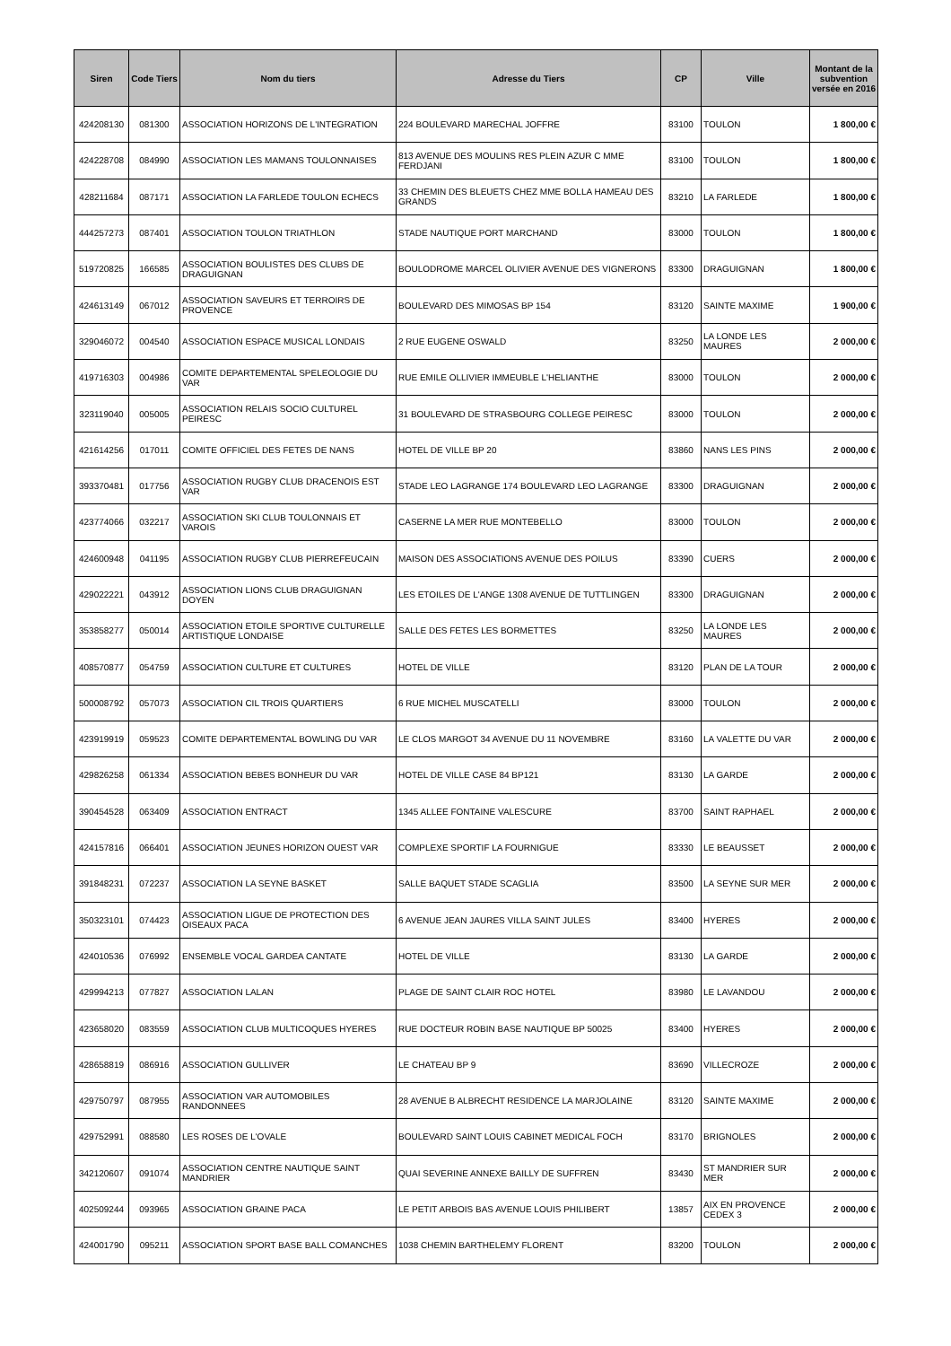| Siren | Code Tiers | Nom du tiers | Adresse du Tiers | CP | Ville | Montant de la subvention versée en 2016 |
| --- | --- | --- | --- | --- | --- | --- |
| 424208130 | 081300 | ASSOCIATION HORIZONS DE L'INTEGRATION | 224 BOULEVARD MARECHAL JOFFRE | 83100 | TOULON | 1 800,00 € |
| 424228708 | 084990 | ASSOCIATION LES MAMANS TOULONNAISES | 813 AVENUE DES MOULINS RES PLEIN AZUR C MME FERDJANI | 83100 | TOULON | 1 800,00 € |
| 428211684 | 087171 | ASSOCIATION LA FARLEDE TOULON ECHECS | 33 CHEMIN DES BLEUETS CHEZ MME BOLLA HAMEAU DES GRANDS | 83210 | LA FARLEDE | 1 800,00 € |
| 444257273 | 087401 | ASSOCIATION TOULON TRIATHLON | STADE NAUTIQUE PORT MARCHAND | 83000 | TOULON | 1 800,00 € |
| 519720825 | 166585 | ASSOCIATION BOULISTES DES CLUBS DE DRAGUIGNAN | BOULODROME MARCEL OLIVIER AVENUE DES VIGNERONS | 83300 | DRAGUIGNAN | 1 800,00 € |
| 424613149 | 067012 | ASSOCIATION SAVEURS ET TERROIRS DE PROVENCE | BOULEVARD DES MIMOSAS BP 154 | 83120 | SAINTE MAXIME | 1 900,00 € |
| 329046072 | 004540 | ASSOCIATION ESPACE MUSICAL LONDAIS | 2 RUE EUGENE OSWALD | 83250 | LA LONDE LES MAURES | 2 000,00 € |
| 419716303 | 004986 | COMITE DEPARTEMENTAL SPELEOLOGIE DU VAR | RUE EMILE OLLIVIER IMMEUBLE L'HELIANTHE | 83000 | TOULON | 2 000,00 € |
| 323119040 | 005005 | ASSOCIATION RELAIS SOCIO CULTUREL PEIRESC | 31 BOULEVARD DE STRASBOURG COLLEGE PEIRESC | 83000 | TOULON | 2 000,00 € |
| 421614256 | 017011 | COMITE OFFICIEL DES FETES DE NANS | HOTEL DE VILLE BP 20 | 83860 | NANS LES PINS | 2 000,00 € |
| 393370481 | 017756 | ASSOCIATION RUGBY CLUB DRACENOIS EST VAR | STADE LEO LAGRANGE 174 BOULEVARD LEO LAGRANGE | 83300 | DRAGUIGNAN | 2 000,00 € |
| 423774066 | 032217 | ASSOCIATION SKI CLUB TOULONNAIS ET VAROIS | CASERNE LA MER RUE MONTEBELLO | 83000 | TOULON | 2 000,00 € |
| 424600948 | 041195 | ASSOCIATION RUGBY CLUB PIERREFEUCAIN | MAISON DES ASSOCIATIONS AVENUE DES POILUS | 83390 | CUERS | 2 000,00 € |
| 429022221 | 043912 | ASSOCIATION LIONS CLUB DRAGUIGNAN DOYEN | LES ETOILES DE L'ANGE 1308 AVENUE DE TUTTLINGEN | 83300 | DRAGUIGNAN | 2 000,00 € |
| 353858277 | 050014 | ASSOCIATION ETOILE SPORTIVE CULTURELLE ARTISTIQUE LONDAISE | SALLE DES FETES LES BORMETTES | 83250 | LA LONDE LES MAURES | 2 000,00 € |
| 408570877 | 054759 | ASSOCIATION CULTURE ET CULTURES | HOTEL DE VILLE | 83120 | PLAN DE LA TOUR | 2 000,00 € |
| 500008792 | 057073 | ASSOCIATION CIL TROIS QUARTIERS | 6 RUE MICHEL MUSCATELLI | 83000 | TOULON | 2 000,00 € |
| 423919919 | 059523 | COMITE DEPARTEMENTAL BOWLING DU VAR | LE CLOS MARGOT 34 AVENUE DU 11 NOVEMBRE | 83160 | LA VALETTE DU VAR | 2 000,00 € |
| 429826258 | 061334 | ASSOCIATION BEBES BONHEUR DU VAR | HOTEL DE VILLE CASE 84 BP121 | 83130 | LA GARDE | 2 000,00 € |
| 390454528 | 063409 | ASSOCIATION ENTRACT | 1345 ALLEE FONTAINE VALESCURE | 83700 | SAINT RAPHAEL | 2 000,00 € |
| 424157816 | 066401 | ASSOCIATION JEUNES HORIZON OUEST VAR | COMPLEXE SPORTIF LA FOURNIGUE | 83330 | LE BEAUSSET | 2 000,00 € |
| 391848231 | 072237 | ASSOCIATION LA SEYNE BASKET | SALLE BAQUET STADE SCAGLIA | 83500 | LA SEYNE SUR MER | 2 000,00 € |
| 350323101 | 074423 | ASSOCIATION LIGUE DE PROTECTION DES OISEAUX PACA | 6 AVENUE JEAN JAURES VILLA SAINT JULES | 83400 | HYERES | 2 000,00 € |
| 424010536 | 076992 | ENSEMBLE VOCAL GARDEA CANTATE | HOTEL DE VILLE | 83130 | LA GARDE | 2 000,00 € |
| 429994213 | 077827 | ASSOCIATION LALAN | PLAGE DE SAINT CLAIR ROC HOTEL | 83980 | LE LAVANDOU | 2 000,00 € |
| 423658020 | 083559 | ASSOCIATION CLUB MULTICOQUES HYERES | RUE DOCTEUR ROBIN BASE NAUTIQUE BP 50025 | 83400 | HYERES | 2 000,00 € |
| 428658819 | 086916 | ASSOCIATION GULLIVER | LE CHATEAU BP 9 | 83690 | VILLECROZE | 2 000,00 € |
| 429750797 | 087955 | ASSOCIATION VAR AUTOMOBILES RANDONNEES | 28 AVENUE B ALBRECHT RESIDENCE LA MARJOLAINE | 83120 | SAINTE MAXIME | 2 000,00 € |
| 429752991 | 088580 | LES ROSES DE L'OVALE | BOULEVARD SAINT LOUIS CABINET MEDICAL FOCH | 83170 | BRIGNOLES | 2 000,00 € |
| 342120607 | 091074 | ASSOCIATION CENTRE NAUTIQUE SAINT MANDRIER | QUAI SEVERINE ANNEXE BAILLY DE SUFFREN | 83430 | ST MANDRIER SUR MER | 2 000,00 € |
| 402509244 | 093965 | ASSOCIATION GRAINE PACA | LE PETIT ARBOIS BAS AVENUE LOUIS PHILIBERT | 13857 | AIX EN PROVENCE CEDEX 3 | 2 000,00 € |
| 424001790 | 095211 | ASSOCIATION SPORT BASE BALL COMANCHES | 1038 CHEMIN BARTHELEMY FLORENT | 83200 | TOULON | 2 000,00 € |